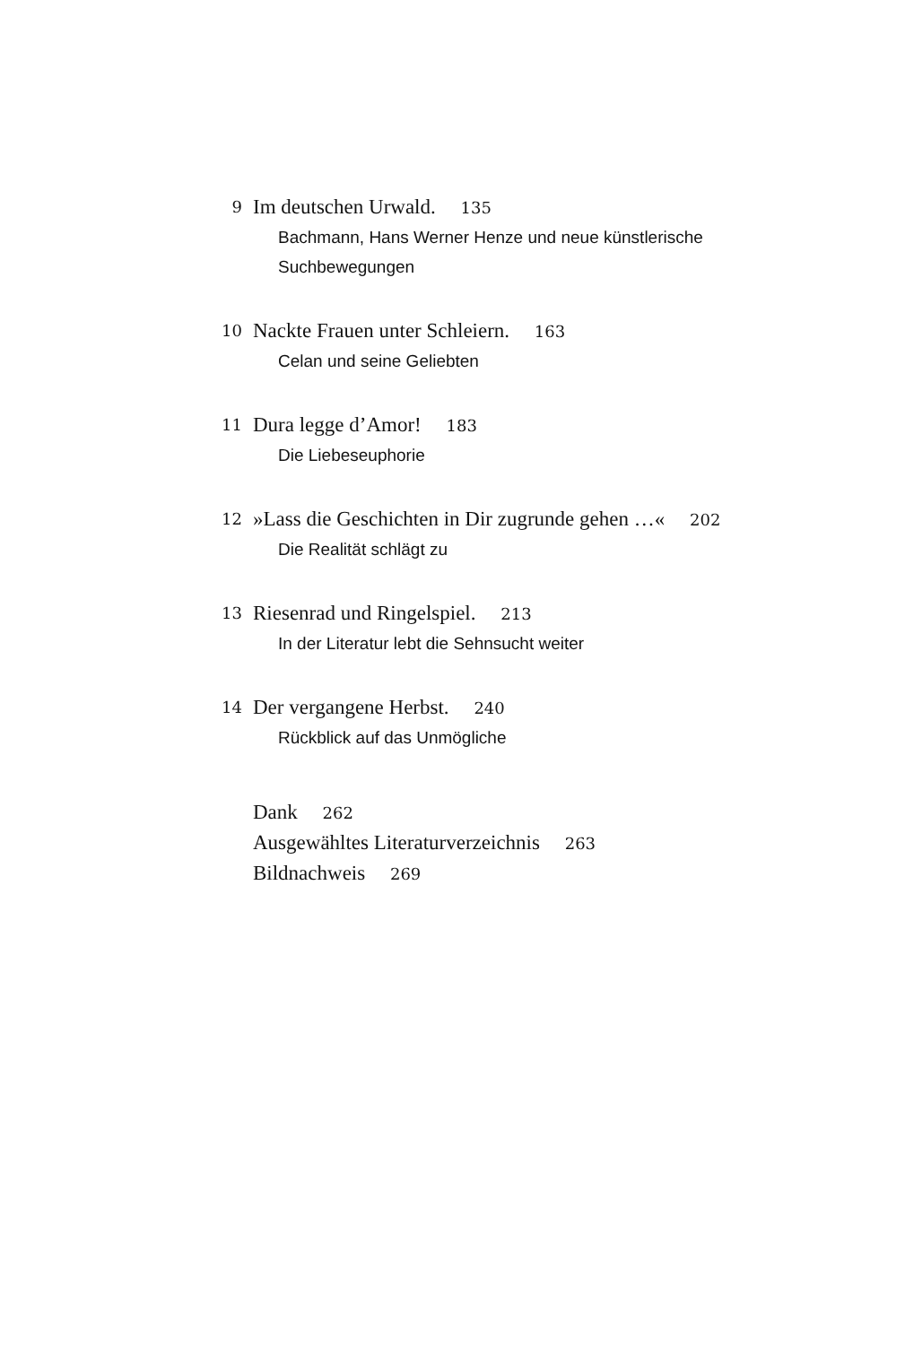9
Im deutschen Urwald. 135
Bachmann, Hans Werner Henze und neue künstlerische
Suchbewegungen
10
Nackte Frauen unter Schleiern. 163
Celan und seine Geliebten
11
Dura legge d’Amor! 183
Die Liebeseuphorie
12
»Lass die Geschichten in Dir zugrunde gehen …« 202
Die Realität schlägt zu
13
Riesenrad und Ringelspiel. 213
In der Literatur lebt die Sehnsucht weiter
14
Der vergangene Herbst. 240
Rückblick auf das Unmögliche
Dank 262
Ausgewähltes Literaturverzeichnis 263
Bildnachweis 269